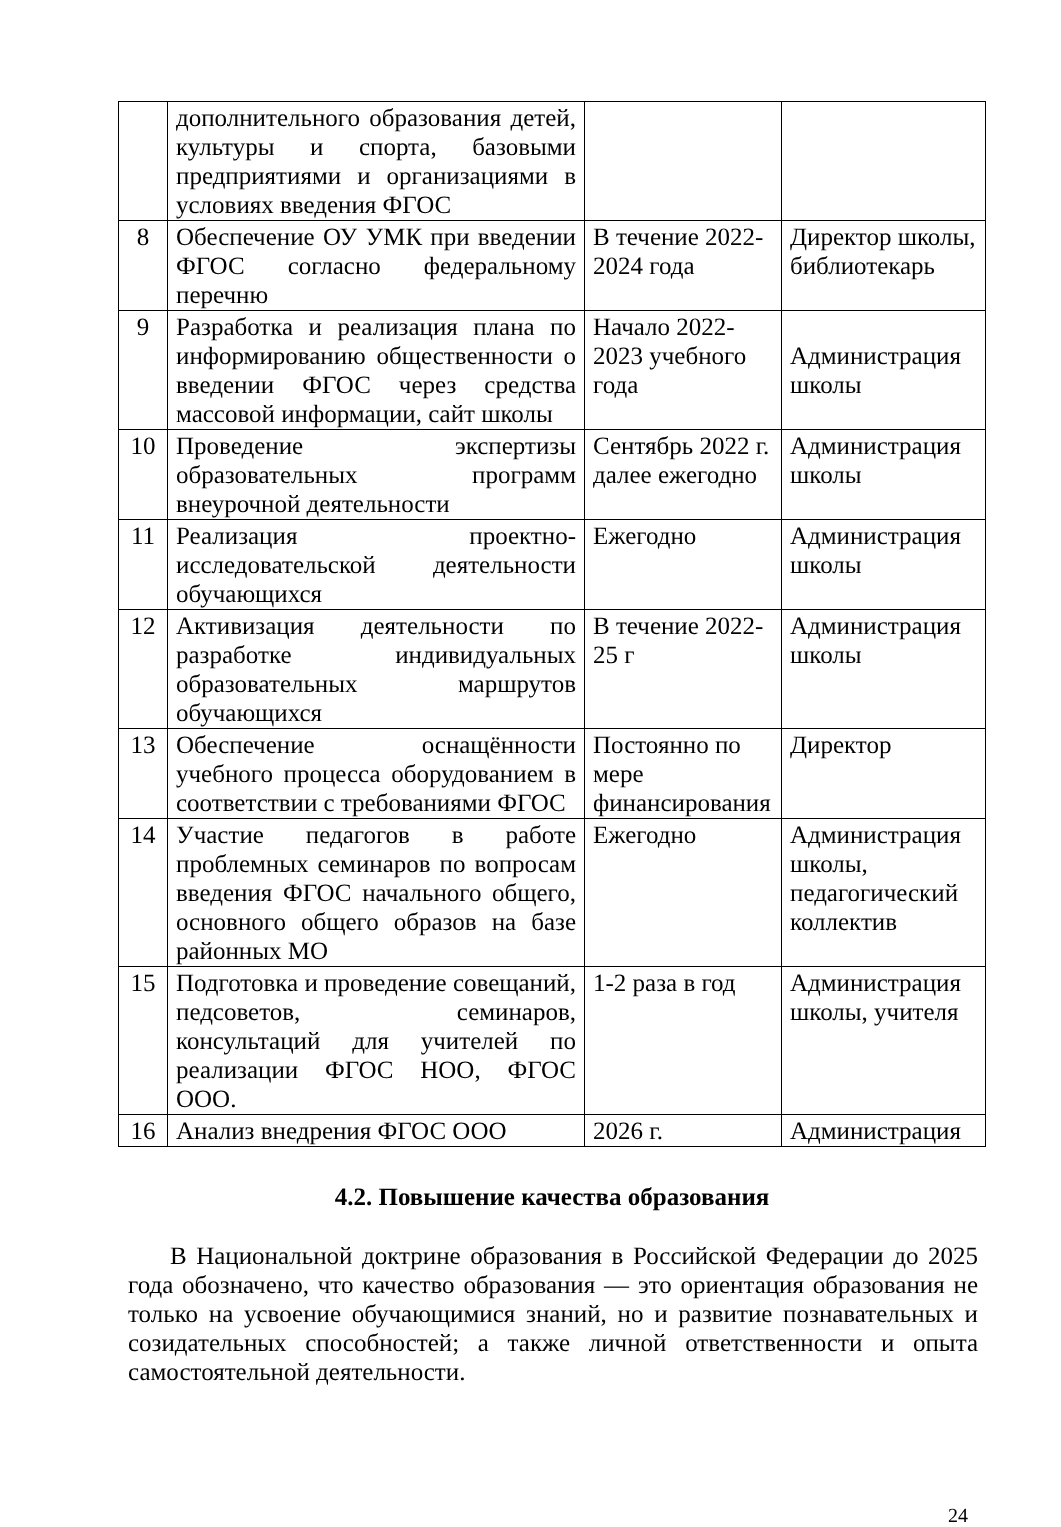| | дополнительного образования детей, культуры и спорта, базовыми предприятиями и организациями в условиях введения ФГОС | | |
| 8 | Обеспечение ОУ УМК при введении ФГОС согласно федеральному перечню | В течение 2022-2024 года | Директор школы, библиотекарь |
| 9 | Разработка и реализация плана по информированию общественности о введении ФГОС через средства массовой информации, сайт школы | Начало 2022-2023 учебного года | Администрация школы |
| 10 | Проведение экспертизы образовательных программ внеурочной деятельности | Сентябрь 2022 г. далее ежегодно | Администрация школы |
| 11 | Реализация проектно-исследовательской деятельности обучающихся | Ежегодно | Администрация школы |
| 12 | Активизация деятельности по разработке индивидуальных образовательных маршрутов обучающихся | В течение 2022-25 г | Администрация школы |
| 13 | Обеспечение оснащённости учебного процесса оборудованием в соответствии с требованиями ФГОС | Постоянно по мере финансирования | Директор |
| 14 | Участие педагогов в работе проблемных семинаров по вопросам введения ФГОС начального общего, основного общего образов на базе районных МО | Ежегодно | Администрация школы, педагогический коллектив |
| 15 | Подготовка и проведение совещаний, педсоветов, семинаров, консультаций для учителей по реализации ФГОС НОО, ФГОС ООО. | 1-2 раза в год | Администрация школы, учителя |
| 16 | Анализ внедрения ФГОС ООО | 2026 г. | Администрация |
4.2. Повышение качества образования
В Национальной доктрине образования в Российской Федерации до 2025 года обозначено, что качество образования — это ориентация образования не только на усвоение обучающимися знаний, но и развитие познавательных и созидательных способностей; а также личной ответственности и опыта самостоятельной деятельности.
24